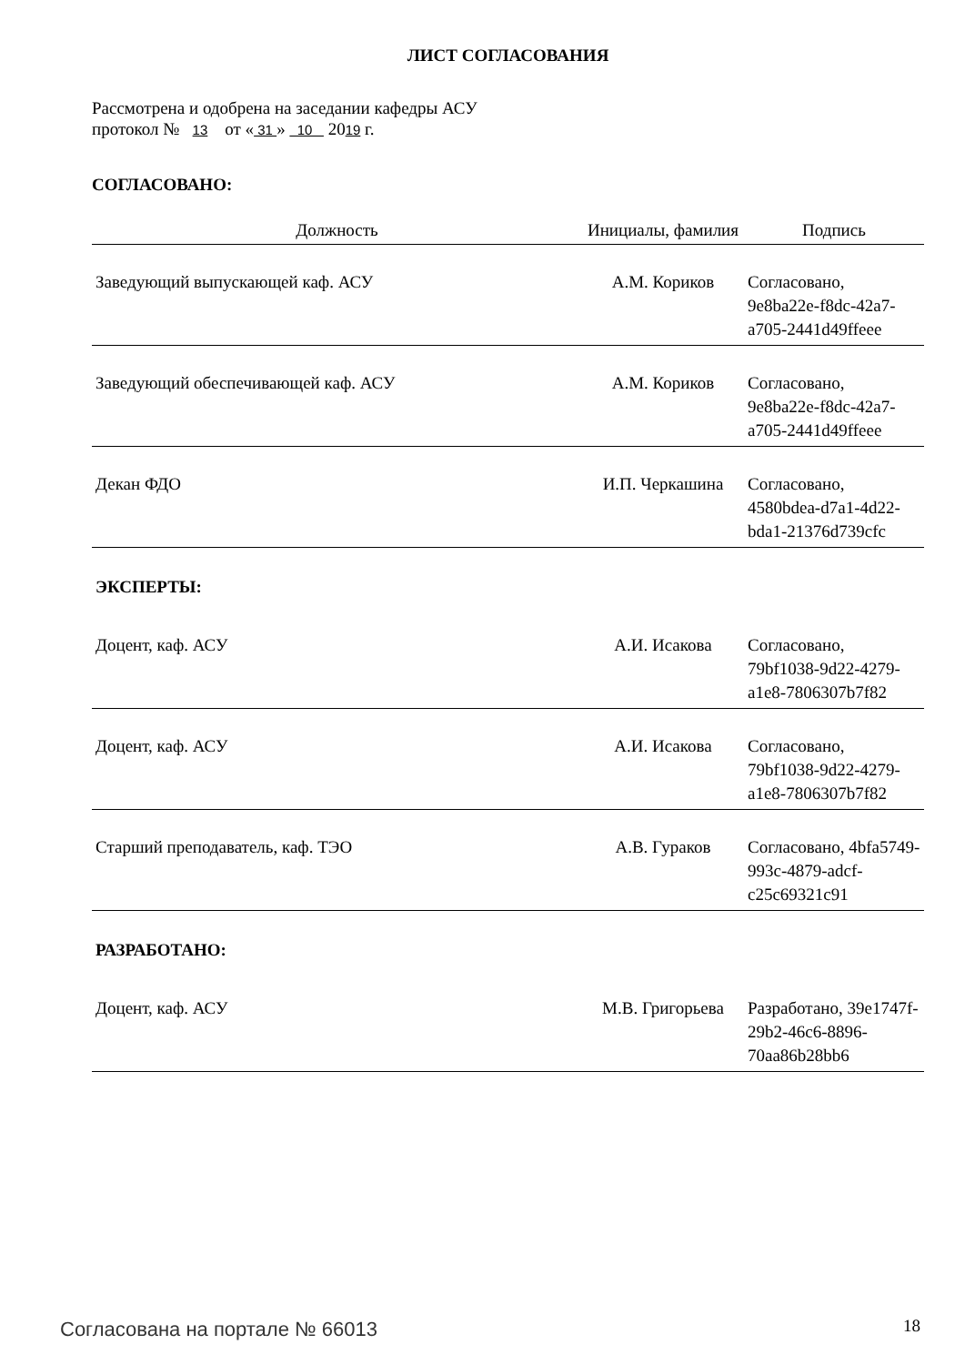ЛИСТ СОГЛАСОВАНИЯ
Рассмотрена и одобрена на заседании кафедры АСУ
протокол № 13 от « 31 » 10 2019 г.
СОГЛАСОВАНО:
| Должность | Инициалы, фамилия | Подпись |
| --- | --- | --- |
| Заведующий выпускающей каф. АСУ | А.М. Кориков | Согласовано, 9e8ba22e-f8dc-42a7-a705-2441d49ffeee |
| Заведующий обеспечивающей каф. АСУ | А.М. Кориков | Согласовано, 9e8ba22e-f8dc-42a7-a705-2441d49ffeee |
| Декан ФДО | И.П. Черкашина | Согласовано, 4580bdea-d7a1-4d22-bda1-21376d739cfc |
| ЭКСПЕРТЫ: | | |
| Доцент, каф. АСУ | А.И. Исакова | Согласовано, 79bf1038-9d22-4279-a1e8-7806307b7f82 |
| Доцент, каф. АСУ | А.И. Исакова | Согласовано, 79bf1038-9d22-4279-a1e8-7806307b7f82 |
| Старший преподаватель, каф. ТЭО | А.В. Гураков | Согласовано, 4bfa5749-993c-4879-adcf-c25c69321c91 |
| РАЗРАБОТАНО: | | |
| Доцент, каф. АСУ | М.В. Григорьева | Разработано, 39e1747f-29b2-46c6-8896-70aa86b28bb6 |
Согласована на портале № 66013 18